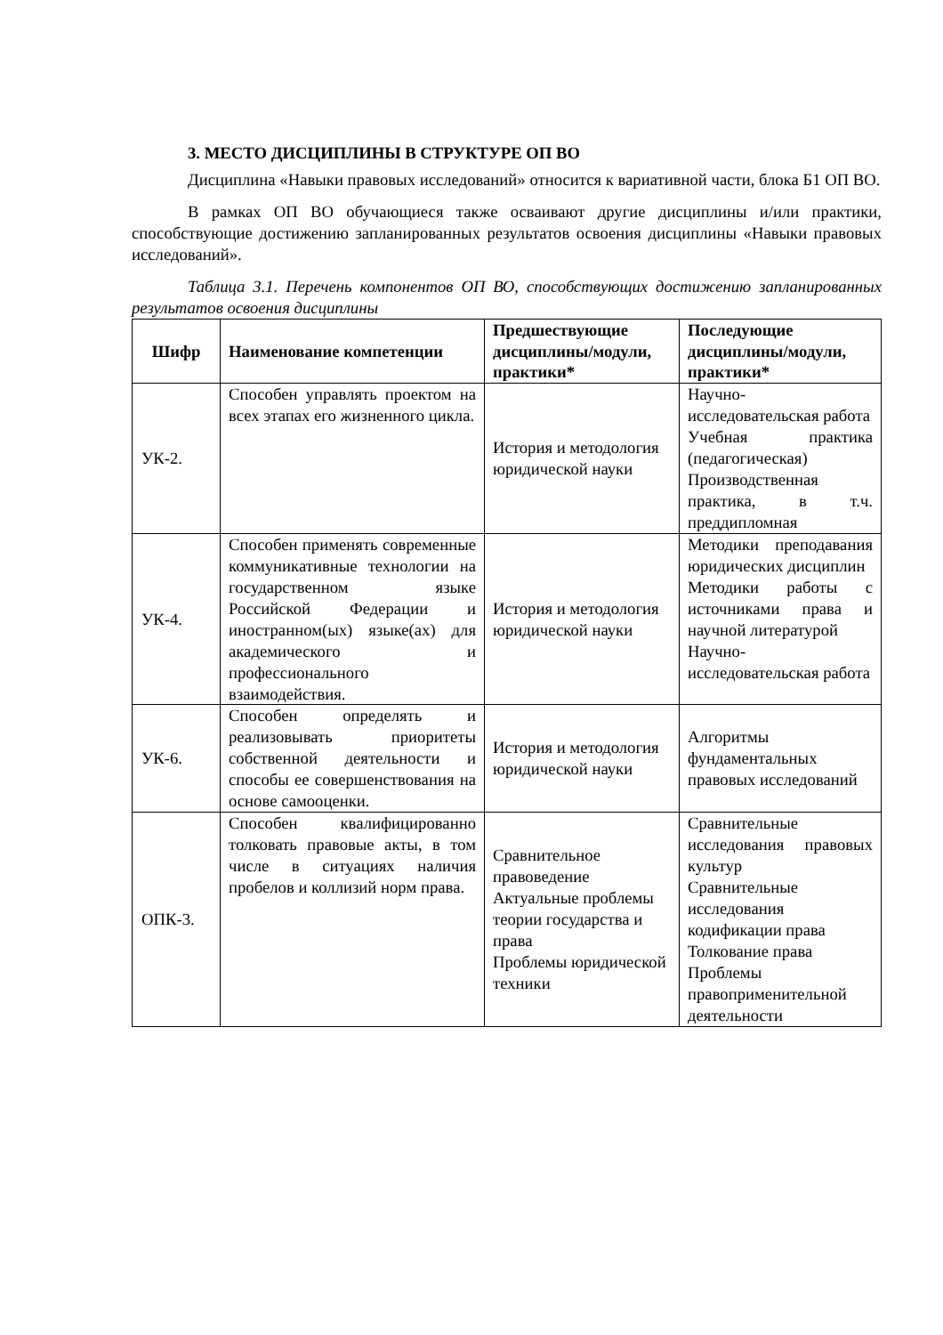3. МЕСТО ДИСЦИПЛИНЫ В СТРУКТУРЕ ОП ВО
Дисциплина «Навыки правовых исследований» относится к вариативной части, блока Б1 ОП ВО.
В рамках ОП ВО обучающиеся также осваивают другие дисциплины и/или практики, способствующие достижению запланированных результатов освоения дисциплины «Навыки правовых исследований».
Таблица 3.1. Перечень компонентов ОП ВО, способствующих достижению запланированных результатов освоения дисциплины
| Шифр | Наименование компетенции | Предшествующие дисциплины/модули, практики* | Последующие дисциплины/модули, практики* |
| --- | --- | --- | --- |
| УК-2. | Способен управлять проектом на всех этапах его жизненного цикла. | История и методология юридической науки | Научно-исследовательская работа Учебная практика (педагогическая) Производственная практика, в т.ч. преддипломная |
| УК-4. | Способен применять современные коммуникативные технологии на государственном языке Российской Федерации и иностранном(ых) языке(ах) для академического и профессионального взаимодействия. | История и методология юридической науки | Методики преподавания юридических дисциплин Методики работы с источниками права и научной литературой Научно-исследовательская работа |
| УК-6. | Способен определять и реализовывать приоритеты собственной деятельности и способы ее совершенствования на основе самооценки. | История и методология юридической науки | Алгоритмы фундаментальных правовых исследований |
| ОПК-3. | Способен квалифицированно толковать правовые акты, в том числе в ситуациях наличия пробелов и коллизий норм права. | Сравнительное правоведение Актуальные проблемы теории государства и права Проблемы юридической техники | Сравнительные исследования правовых культур Сравнительные исследования кодификации права Толкование права Проблемы правоприменительной деятельности |